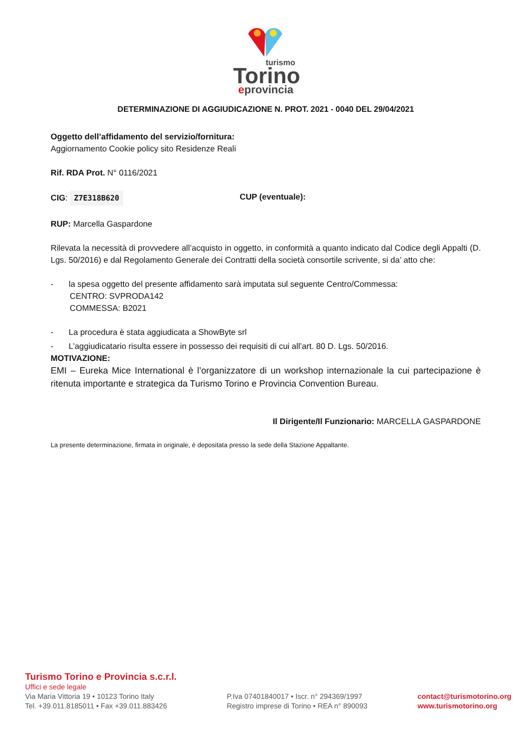turismo
Torino
eprovincia
DETERMINAZIONE DI AGGIUDICAZIONE N. PROT. 2021 - 0040 DEL 29/04/2021
Oggetto dell’affidamento del servizio/fornitura:
Aggiornamento Cookie policy sito Residenze Reali
Rif. RDA Prot. N° 0116/2021
CIG: Z7E318B620 CUP (eventuale):
RUP: Marcella Gaspardone
Rilevata la necessità di provvedere all’acquisto in oggetto, in conformità a quanto indicato dal Codice degli Appalti (D. Lgs. 50/2016) e dal Regolamento Generale dei Contratti della società consortile scrivente, si da’ atto che:
- la spesa oggetto del presente affidamento sarà imputata sul seguente Centro/Commessa:
CENTRO: SVPRODA142
COMMESSA: B2021
- La procedura è stata aggiudicata a ShowByte srl
- L’aggiudicatario risulta essere in possesso dei requisiti di cui all’art. 80 D. Lgs. 50/2016.
MOTIVAZIONE:
EMI – Eureka Mice International è l’organizzatore di un workshop internazionale la cui partecipazione è ritenuta importante e strategica da Turismo Torino e Provincia Convention Bureau.
Il Dirigente/Il Funzionario: MARCELLA GASPARDONE
La presente determinazione, firmata in originale, è depositata presso la sede della Stazione Appaltante.
Turismo Torino e Provincia s.c.r.l.
Uffici e sede legale
Via Maria Vittoria 19 • 10123 Torino Italy
Tel. +39.011.8185011 • Fax +39.011.883426
P.Iva 07401840017 • Iscr. n° 294369/1997
Registro imprese di Torino • REA n° 890093
contact@turismotorino.org
www.turismotorino.org